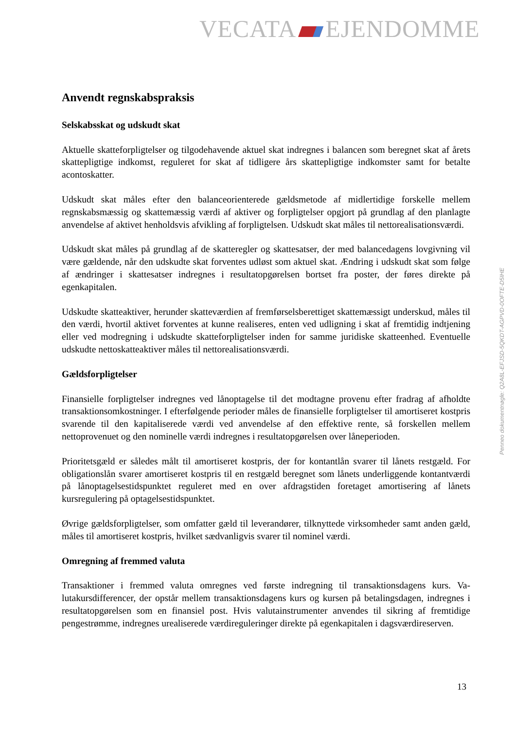VECATA EJENDOMME
Anvendt regnskabspraksis
Selskabsskat og udskudt skat
Aktuelle skatteforpligtelser og tilgodehavende aktuel skat indregnes i balancen som beregnet skat af årets skattepligtige indkomst, reguleret for skat af tidligere års skattepligtige indkomster samt for betalte acontoskatter.
Udskudt skat måles efter den balanceorienterede gældsmetode af midlertidige forskelle mellem regnskabsmæssig og skattemæssig værdi af aktiver og forpligtelser opgjort på grundlag af den planlagte anvendelse af aktivet henholdsvis afvikling af forpligtelsen. Udskudt skat måles til net­torealisationsværdi.
Udskudt skat måles på grundlag af de skatteregler og skattesatser, der med balancedagens lovgiv­ning vil være gældende, når den udskudte skat forventes udløst som aktuel skat. Ændring i ud­skudt skat som følge af ændringer i skattesatser indregnes i resultatopgørelsen bortset fra poster, der føres direkte på egenkapitalen.
Udskudte skatteaktiver, herunder skatteværdien af fremførselsberettiget skattemæssigt under­skud, måles til den værdi, hvortil aktivet forventes at kunne realiseres, enten ved udligning i skat af fremtidig indtjening eller ved modregning i udskudte skatteforpligtelser inden for samme juri­diske skatteenhed. Eventuelle udskudte nettoskatteaktiver måles til nettorealisationsværdi.
Gældsforpligtelser
Finansielle forpligtelser indregnes ved lånoptagelse til det modtagne provenu efter fradrag af af­holdte transaktionsomkostninger. I efterfølgende perioder måles de finansielle forpligtelser til amortiseret kostpris svarende til den kapitaliserede værdi ved anvendelse af den effektive rente, så forskellen mellem nettoprovenuet og den nominelle værdi indregnes i resultatopgørelsen over låneperioden.
Prioritetsgæld er således målt til amortiseret kostpris, der for kontantlån svarer til lånets restgæld. For obligationslån svarer amortiseret kostpris til en restgæld beregnet som lånets underliggende kontantværdi på lånoptagelsestidspunktet reguleret med en over afdragstiden foretaget amortise­ring af lånets kursregulering på optagelsestidspunktet.
Øvrige gældsforpligtelser, som omfatter gæld til leverandører, tilknyttede virksomheder samt an­den gæld, måles til amortiseret kostpris, hvilket sædvanligvis svarer til nominel værdi.
Omregning af fremmed valuta
Transaktioner i fremmed valuta omregnes ved første indregning til transaktionsdagens kurs. Va­lutakursdifferencer, der opstår mellem transaktionsdagens kurs og kursen på betalingsdagen, ind­regnes i resultatopgørelsen som en finansiel post. Hvis valutainstrumenter anvendes til sikring af fremtidige pengestrømme, indregnes urealiserede værdireguleringer direkte på egenkapitalen i dagsværdireserven.
Penneo dokumentnøgle: Q2A8L-EFJSD-5QKDT-AGPVD-0OFTE-D5IHE
13